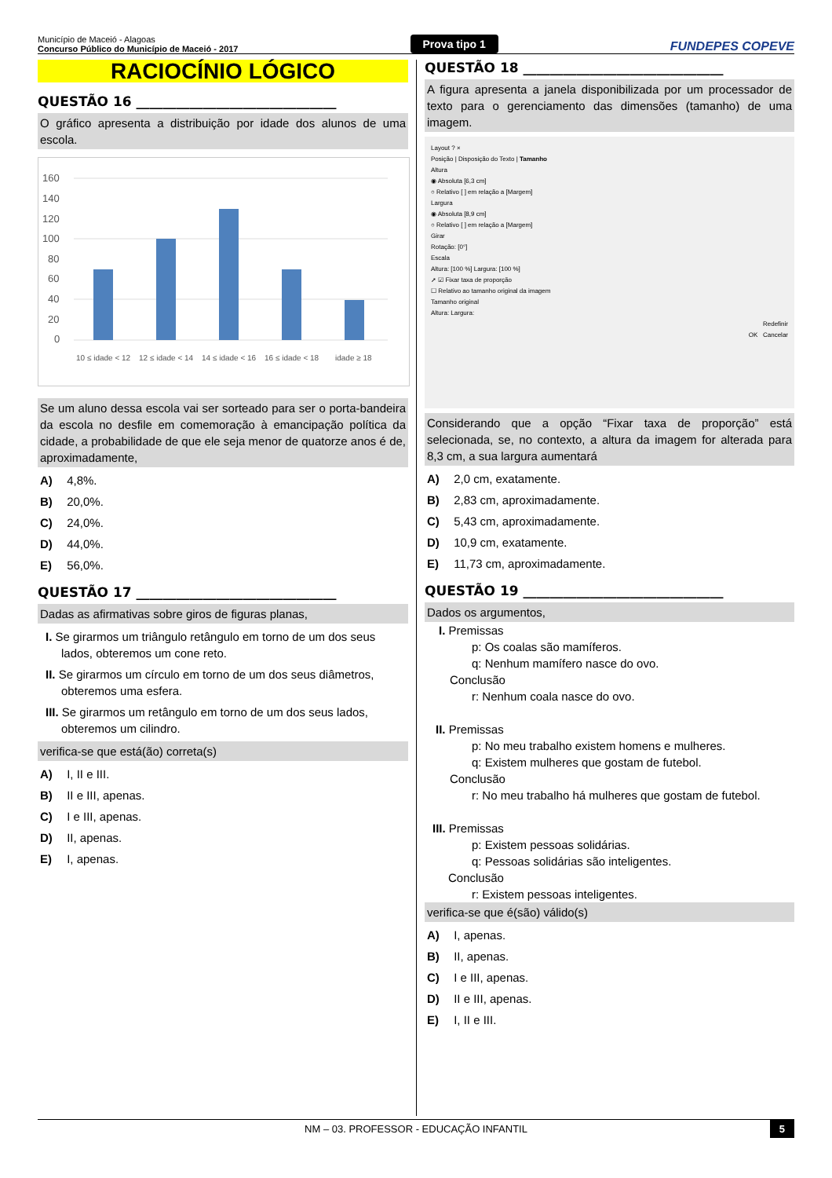Município de Maceió - Alagoas
Concurso Público do Município de Maceió - 2017
Prova tipo 1
FUNDEPES COPEVE
RACIOCÍNIO LÓGICO
QUESTÃO 16 ______________________________
O gráfico apresenta a distribuição por idade dos alunos de uma escola.
160
140
120
100
80
60
40
20
0
10 ≤ idade < 12
12 ≤ idade < 14
14 ≤ idade < 16
16 ≤ idade < 18
idade ≥ 18
Se um aluno dessa escola vai ser sorteado para ser o porta-bandeira da escola no desfile em comemoração à emancipação política da cidade, a probabilidade de que ele seja menor de quatorze anos é de, aproximadamente,
A) 4,8%.
B) 20,0%.
C) 24,0%.
D) 44,0%.
E) 56,0%.
QUESTÃO 17 ______________________________
Dadas as afirmativas sobre giros de figuras planas,
I. Se girarmos um triângulo retângulo em torno de um dos seus lados, obteremos um cone reto.
II. Se girarmos um círculo em torno de um dos seus diâmetros, obteremos uma esfera.
III. Se girarmos um retângulo em torno de um dos seus lados, obteremos um cilindro.
verifica-se que está(ão) correta(s)
A) I, II e III.
B) II e III, apenas.
C) I e III, apenas.
D) II, apenas.
E) I, apenas.
QUESTÃO 18 ______________________________
A figura apresenta a janela disponibilizada por um processador de texto para o gerenciamento das dimensões (tamanho) de uma imagem.
Layout ? ×
Posição | Disposição do Texto | Tamanho
Altura
◉ Absoluta [6,3 cm]
○ Relativo [ ] em relação a [Margem]
Largura
◉ Absoluta [8,9 cm]
○ Relativo [ ] em relação a [Margem]
Girar
Rotação: [0°]
Escala
Altura: [100 %] Largura: [100 %]
➚ ☑ Fixar taxa de proporção
☐ Relativo ao tamanho original da imagem
Tamanho original
Altura: Largura:
Redefinir
OK Cancelar
Considerando que a opção “Fixar taxa de proporção” está selecionada, se, no contexto, a altura da imagem for alterada para 8,3 cm, a sua largura aumentará
A) 2,0 cm, exatamente.
B) 2,83 cm, aproximadamente.
C) 5,43 cm, aproximadamente.
D) 10,9 cm, exatamente.
E) 11,73 cm, aproximadamente.
QUESTÃO 19 ______________________________
Dados os argumentos,
I. Premissas
p: Os coalas são mamíferos.
q: Nenhum mamífero nasce do ovo.
Conclusão
r: Nenhum coala nasce do ovo.
II. Premissas
p: No meu trabalho existem homens e mulheres.
q: Existem mulheres que gostam de futebol.
Conclusão
r: No meu trabalho há mulheres que gostam de futebol.
III. Premissas
p: Existem pessoas solidárias.
q: Pessoas solidárias são inteligentes.
Conclusão
r: Existem pessoas inteligentes.
verifica-se que é(são) válido(s)
A) I, apenas.
B) II, apenas.
C) I e III, apenas.
D) II e III, apenas.
E) I, II e III.
NM – 03. PROFESSOR - EDUCAÇÃO INFANTIL 5